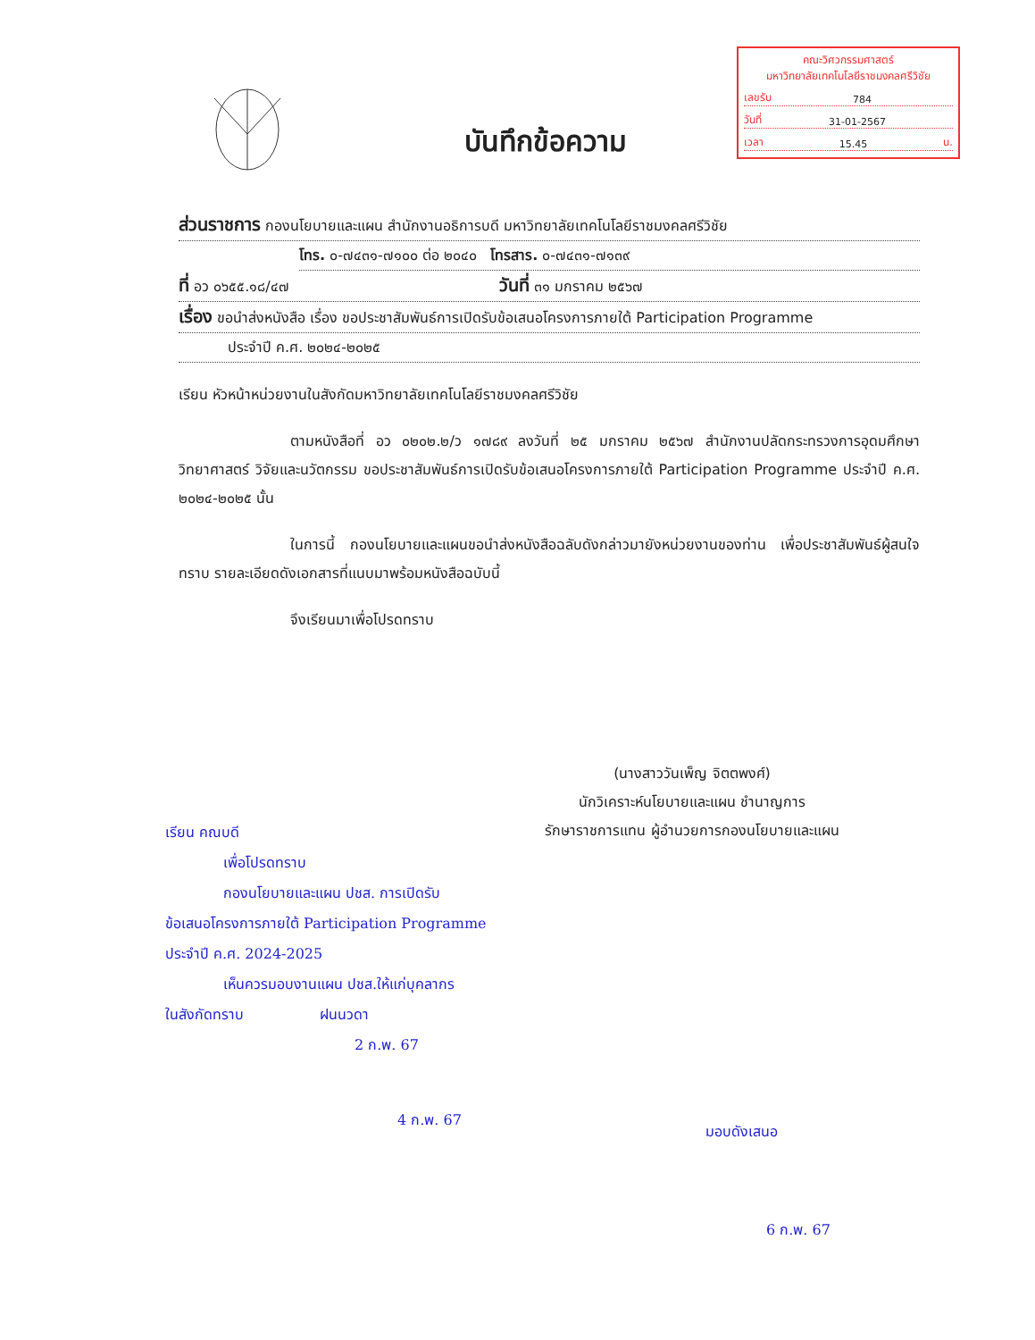บันทึกข้อความ
คณะวิศวกรรมศาสตร์
มหาวิทยาลัยเทคโนโลยีราชมงคลศรีวิชัย
เลขรับ 784
วันที่ 31-01-2567
เวลา 15.45 น.
ส่วนราชการ กองนโยบายและแผน สำนักงานอธิการบดี มหาวิทยาลัยเทคโนโลยีราชมงคลศรีวิชัย
โทร. ๐-๗๔๓๑-๗๑๐๐ ต่อ ๒๐๔๐ โทรสาร. ๐-๗๔๓๑-๗๑๓๙
ที่ อว ๐๖๕๕.๑๘/๔๗ วันที่ ๓๑ มกราคม ๒๕๖๗
เรื่อง ขอนำส่งหนังสือ เรื่อง ขอประชาสัมพันธ์การเปิดรับข้อเสนอโครงการภายใต้ Participation Programme
ประจำปี ค.ศ. ๒๐๒๔-๒๐๒๕
เรียน หัวหน้าหน่วยงานในสังกัดมหาวิทยาลัยเทคโนโลยีราชมงคลศรีวิชัย
ตามหนังสือที่ อว ๐๒๐๒.๒/ว ๑๗๘๙ ลงวันที่ ๒๕ มกราคม ๒๕๖๗ สำนักงานปลัดกระทรวงการอุดมศึกษา วิทยาศาสตร์ วิจัยและนวัตกรรม ขอประชาสัมพันธ์การเปิดรับข้อเสนอโครงการภายใต้ Participation Programme ประจำปี ค.ศ. ๒๐๒๔-๒๐๒๕ นั้น
ในการนี้ กองนโยบายและแผนขอนำส่งหนังสือฉลับดังกล่าวมายังหน่วยงานของท่าน เพื่อประชาสัมพันธ์ผู้สนใจทราบ รายละเอียดดังเอกสารที่แนบมาพร้อมหนังสือฉบับนี้
จึงเรียนมาเพื่อโปรดทราบ
(นางสาววันเพ็ญ จิตตพงศ์)
นักวิเคราะห์นโยบายและแผน ชำนาญการ
รักษาราชการแทน ผู้อำนวยการกองนโยบายและแผน
เรียน คณบดี
เพื่อโปรดทราบ
กองนโยบายและแผน ปชส. การเปิดรับ
ข้อเสนอโครงการภายใต้ Participation Programme
ประจำปี ค.ศ. 2024-2025
เห็นควรมอบงานแผน ปชส.ให้แก่บุคลากร
ในสังกัดทราบ ฝนนวดา
2 ก.พ. 67
4 ก.พ. 67
มอบดังเสนอ
6 ก.พ. 67